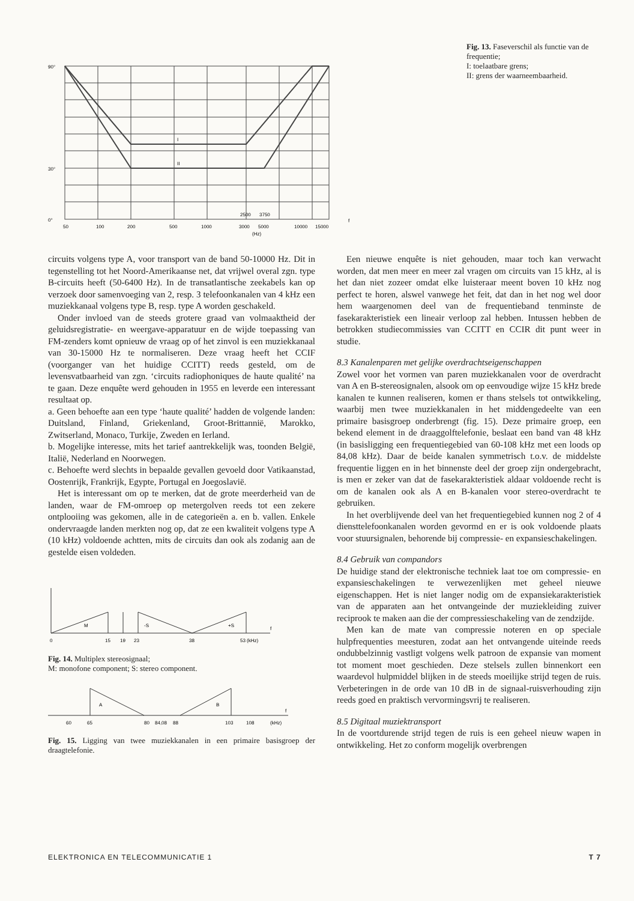90°
30°
0°
I
II
50
100
200
500
1000
3000
5000
10000
15000
(Hz)
f
2500
3750
Fig. 13. Faseverschil als functie van de frequentie;
I: toelaatbare grens;
II: grens der waarneembaarheid.
circuits volgens type A, voor transport van de band 50-10000 Hz. Dit in tegenstelling tot het Noord-Amerikaanse net, dat vrijwel overal zgn. type B-circuits heeft (50-6400 Hz). In de transatlantische zeekabels kan op verzoek door samenvoeging van 2, resp. 3 telefoonkanalen van 4 kHz een muziekkanaal volgens type B, resp. type A worden geschakeld.
Onder invloed van de steeds grotere graad van volmaaktheid der geluidsregistratie- en weergave-apparatuur en de wijde toepassing van FM-zenders komt opnieuw de vraag op of het zinvol is een muziekkanaal van 30-15000 Hz te normaliseren. Deze vraag heeft het CCIF (voorganger van het huidige CCITT) reeds gesteld, om de levensvatbaarheid van zgn. ‘circuits radiophoniques de haute qualité’ na te gaan. Deze enquête werd gehouden in 1955 en leverde een interessant resultaat op.
a. Geen behoefte aan een type ‘haute qualité’ hadden de volgende landen: Duitsland, Finland, Griekenland, Groot-Brittannië, Marokko, Zwitserland, Monaco, Turkije, Zweden en Ierland.
b. Mogelijke interesse, mits het tarief aantrekkelijk was, toonden België, Italië, Nederland en Noorwegen.
c. Behoefte werd slechts in bepaalde gevallen gevoeld door Vatikaanstad, Oostenrijk, Frankrijk, Egypte, Portugal en Joegoslavië.
Het is interessant om op te merken, dat de grote meerderheid van de landen, waar de FM-omroep op metergolven reeds tot een zekere ontplooiing was gekomen, alle in de categorieën a. en b. vallen. Enkele ondervraagde landen merkten nog op, dat ze een kwaliteit volgens type A (10 kHz) voldoende achtten, mits de circuits dan ook als zodanig aan de gestelde eisen voldeden.
M
-S
+S
0
15
19
23
38
53 (kHz)
f
Fig. 14. Multiplex stereosignaal;
M: monofone component; S: stereo component.
A
B
f
60
65
80
84,08
88
103
108
(kHz)
Fig. 15. Ligging van twee muziekkanalen in een primaire basisgroep der draagtelefonie.
Een nieuwe enquête is niet gehouden, maar toch kan verwacht worden, dat men meer en meer zal vragen om circuits van 15 kHz, al is het dan niet zozeer omdat elke luisteraar meent boven 10 kHz nog perfect te horen, alswel vanwege het feit, dat dan in het nog wel door hem waargenomen deel van de frequentieband tenminste de fasekarakteristiek een lineair verloop zal hebben. Intussen hebben de betrokken studiecommissies van CCITT en CCIR dit punt weer in studie.
8.3 Kanalenparen met gelijke overdrachtseigenschappen
Zowel voor het vormen van paren muziekkanalen voor de overdracht van A en B-stereosignalen, alsook om op eenvoudige wijze 15 kHz brede kanalen te kunnen realiseren, komen er thans stelsels tot ontwikkeling, waarbij men twee muziekkanalen in het middengedeelte van een primaire basisgroep onderbrengt (fig. 15). Deze primaire groep, een bekend element in de draaggolftelefonie, beslaat een band van 48 kHz (in basisligging een frequentiegebied van 60-108 kHz met een loods op 84,08 kHz). Daar de beide kanalen symmetrisch t.o.v. de middelste frequentie liggen en in het binnenste deel der groep zijn ondergebracht, is men er zeker van dat de fasekarakteristiek aldaar voldoende recht is om de kanalen ook als A en B-kanalen voor stereo-overdracht te gebruiken.
In het overblijvende deel van het frequentiegebied kunnen nog 2 of 4 diensttelefoonkanalen worden gevormd en er is ook voldoende plaats voor stuursignalen, behorende bij compressie- en expansieschakelingen.
8.4 Gebruik van compandors
De huidige stand der elektronische techniek laat toe om compressie- en expansieschakelingen te verwezenlijken met geheel nieuwe eigenschappen. Het is niet langer nodig om de expansiekarakteristiek van de apparaten aan het ontvangeinde der muziekleiding zuiver reciprook te maken aan die der compressieschakeling van de zendzijde.
Men kan de mate van compressie noteren en op speciale hulpfrequenties meesturen, zodat aan het ontvangende uiteinde reeds ondubbelzinnig vastligt volgens welk patroon de expansie van moment tot moment moet geschieden. Deze stelsels zullen binnenkort een waardevol hulpmiddel blijken in de steeds moeilijke strijd tegen de ruis. Verbeteringen in de orde van 10 dB in de signaal-ruisverhouding zijn reeds goed en praktisch vervormingsvrij te realiseren.
8.5 Digitaal muziektransport
In de voortdurende strijd tegen de ruis is een geheel nieuw wapen in ontwikkeling. Het zo conform mogelijk overbrengen
ELEKTRONICA EN TELECOMMUNICATIE 1 T 7